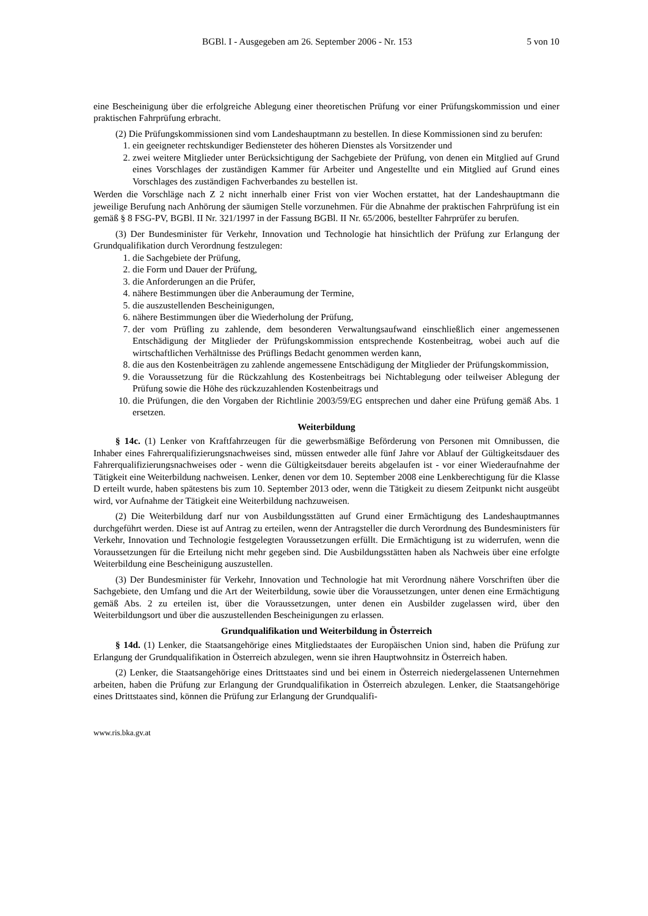BGBl. I - Ausgegeben am 26. September 2006 - Nr. 153 5 von 10
eine Bescheinigung über die erfolgreiche Ablegung einer theoretischen Prüfung vor einer Prüfungskommission und einer praktischen Fahrprüfung erbracht.
(2) Die Prüfungskommissionen sind vom Landeshauptmann zu bestellen. In diese Kommissionen sind zu berufen:
1. ein geeigneter rechtskundiger Bediensteter des höheren Dienstes als Vorsitzender und
2. zwei weitere Mitglieder unter Berücksichtigung der Sachgebiete der Prüfung, von denen ein Mitglied auf Grund eines Vorschlages der zuständigen Kammer für Arbeiter und Angestellte und ein Mitglied auf Grund eines Vorschlages des zuständigen Fachverbandes zu bestellen ist.
Werden die Vorschläge nach Z 2 nicht innerhalb einer Frist von vier Wochen erstattet, hat der Landeshauptmann die jeweilige Berufung nach Anhörung der säumigen Stelle vorzunehmen. Für die Abnahme der praktischen Fahrprüfung ist ein gemäß § 8 FSG-PV, BGBl. II Nr. 321/1997 in der Fassung BGBl. II Nr. 65/2006, bestellter Fahrprüfer zu berufen.
(3) Der Bundesminister für Verkehr, Innovation und Technologie hat hinsichtlich der Prüfung zur Erlangung der Grundqualifikation durch Verordnung festzulegen:
1. die Sachgebiete der Prüfung,
2. die Form und Dauer der Prüfung,
3. die Anforderungen an die Prüfer,
4. nähere Bestimmungen über die Anberaumung der Termine,
5. die auszustellenden Bescheinigungen,
6. nähere Bestimmungen über die Wiederholung der Prüfung,
7. der vom Prüfling zu zahlende, dem besonderen Verwaltungsaufwand einschließlich einer angemessenen Entschädigung der Mitglieder der Prüfungskommission entsprechende Kostenbeitrag, wobei auch auf die wirtschaftlichen Verhältnisse des Prüflings Bedacht genommen werden kann,
8. die aus den Kostenbeiträgen zu zahlende angemessene Entschädigung der Mitglieder der Prüfungskommission,
9. die Voraussetzung für die Rückzahlung des Kostenbeitrags bei Nichtablegung oder teilweiser Ablegung der Prüfung sowie die Höhe des rückzuzahlenden Kostenbeitrags und
10. die Prüfungen, die den Vorgaben der Richtlinie 2003/59/EG entsprechen und daher eine Prüfung gemäß Abs. 1 ersetzen.
Weiterbildung
§ 14c. (1) Lenker von Kraftfahrzeugen für die gewerbsmäßige Beförderung von Personen mit Omnibussen, die Inhaber eines Fahrerqualifizierungsnachweises sind, müssen entweder alle fünf Jahre vor Ablauf der Gültigkeitsdauer des Fahrerqualifizierungsnachweises oder - wenn die Gültigkeitsdauer bereits abgelaufen ist - vor einer Wiederaufnahme der Tätigkeit eine Weiterbildung nachweisen. Lenker, denen vor dem 10. September 2008 eine Lenkberechtigung für die Klasse D erteilt wurde, haben spätestens bis zum 10. September 2013 oder, wenn die Tätigkeit zu diesem Zeitpunkt nicht ausgeübt wird, vor Aufnahme der Tätigkeit eine Weiterbildung nachzuweisen.
(2) Die Weiterbildung darf nur von Ausbildungsstätten auf Grund einer Ermächtigung des Landeshauptmannes durchgeführt werden. Diese ist auf Antrag zu erteilen, wenn der Antragsteller die durch Verordnung des Bundesministers für Verkehr, Innovation und Technologie festgelegten Voraussetzungen erfüllt. Die Ermächtigung ist zu widerrufen, wenn die Voraussetzungen für die Erteilung nicht mehr gegeben sind. Die Ausbildungsstätten haben als Nachweis über eine erfolgte Weiterbildung eine Bescheinigung auszustellen.
(3) Der Bundesminister für Verkehr, Innovation und Technologie hat mit Verordnung nähere Vorschriften über die Sachgebiete, den Umfang und die Art der Weiterbildung, sowie über die Voraussetzungen, unter denen eine Ermächtigung gemäß Abs. 2 zu erteilen ist, über die Voraussetzungen, unter denen ein Ausbilder zugelassen wird, über den Weiterbildungsort und über die auszustellenden Bescheinigungen zu erlassen.
Grundqualifikation und Weiterbildung in Österreich
§ 14d. (1) Lenker, die Staatsangehörige eines Mitgliedstaates der Europäischen Union sind, haben die Prüfung zur Erlangung der Grundqualifikation in Österreich abzulegen, wenn sie ihren Hauptwohnsitz in Österreich haben.
(2) Lenker, die Staatsangehörige eines Drittstaates sind und bei einem in Österreich niedergelassenen Unternehmen arbeiten, haben die Prüfung zur Erlangung der Grundqualifikation in Österreich abzulegen. Lenker, die Staatsangehörige eines Drittstaates sind, können die Prüfung zur Erlangung der Grundqualifi-
www.ris.bka.gv.at